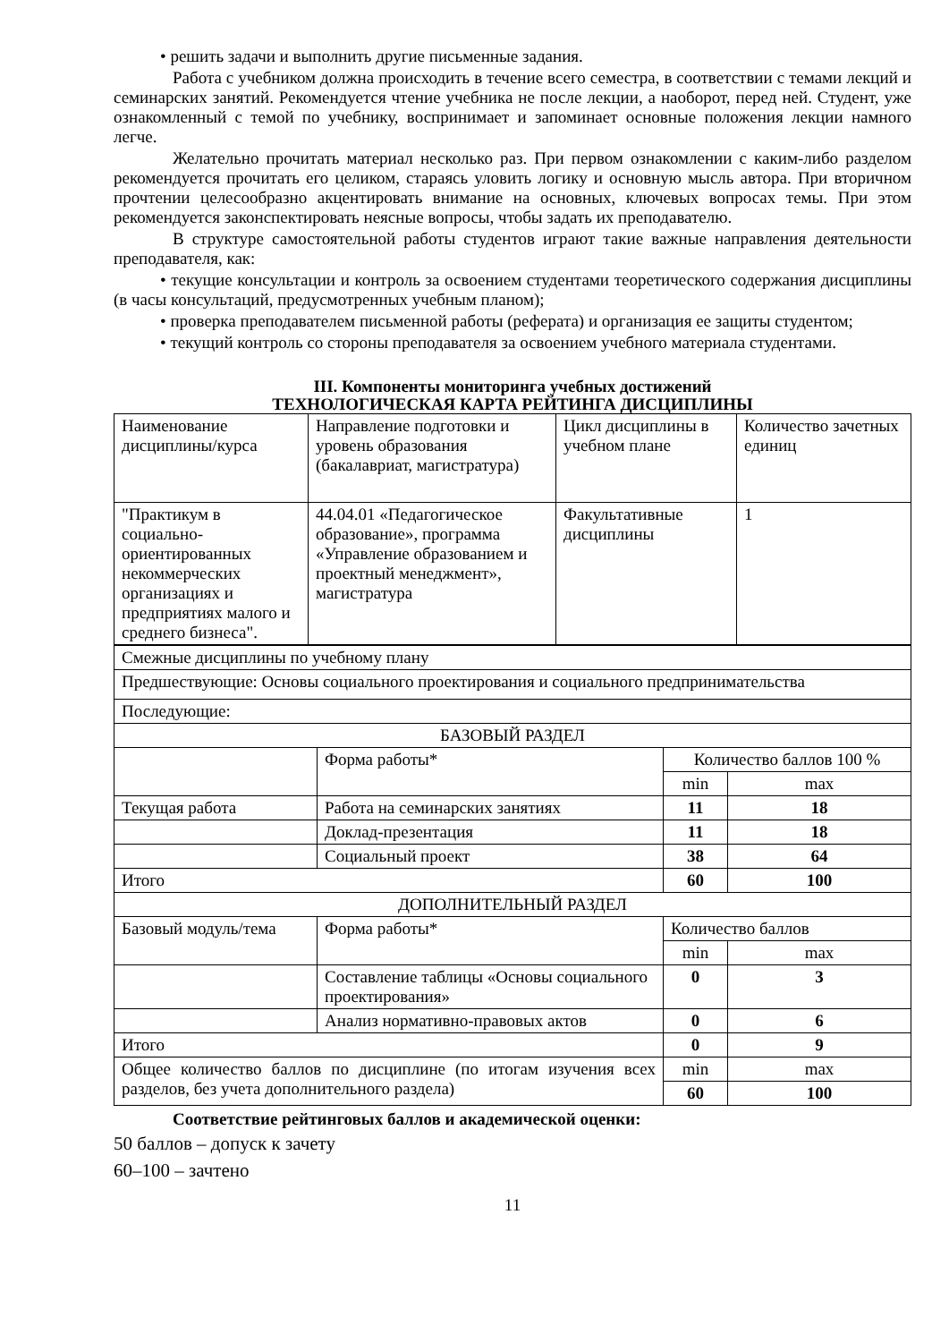• решить задачи и выполнить другие письменные задания.
Работа с учебником должна происходить в течение всего семестра, в соответствии с темами лекций и семинарских занятий. Рекомендуется чтение учебника не после лекции, а наоборот, перед ней. Студент, уже ознакомленный с темой по учебнику, воспринимает и запоминает основные положения лекции намного легче.
Желательно прочитать материал несколько раз. При первом ознакомлении с каким-либо разделом рекомендуется прочитать его целиком, стараясь уловить логику и основную мысль автора. При вторичном прочтении целесообразно акцентировать внимание на основных, ключевых вопросах темы. При этом рекомендуется законспектировать неясные вопросы, чтобы задать их преподавателю.
В структуре самостоятельной работы студентов играют такие важные направления деятельности преподавателя, как:
• текущие консультации и контроль за освоением студентами теоретического содержания дисциплины (в часы консультаций, предусмотренных учебным планом);
• проверка преподавателем письменной работы (реферата) и организация ее защиты студентом;
• текущий контроль со стороны преподавателя за освоением учебного материала студентами.
III. Компоненты мониторинга учебных достижений
ТЕХНОЛОГИЧЕСКАЯ КАРТА РЕЙТИНГА ДИСЦИПЛИНЫ
| Наименование дисциплины/курса | Направление подготовки и уровень образования (бакалавриат, магистратура) | Цикл дисциплины в учебном плане | Количество зачетных единиц |
| "Практикум в социально-ориентированных некоммерческих организациях и предприятиях малого и среднего бизнеса". | 44.04.01 «Педагогическое образование», программа «Управление образованием и проектный менеджмент», магистратура | Факультативные дисциплины | 1 |
| Смежные дисциплины по учебному плану | | | |
| Предшествующие: Основы социального проектирования и социального предпринимательства | | | |
| Последующие: | | | |
| БАЗОВЫЙ РАЗДЕЛ | | | |
| | Форма работы* | Количество баллов 100 % | |
| | | min | max |
| Текущая работа | Работа на семинарских занятиях | 11 | 18 |
| | Доклад-презентация | 11 | 18 |
| | Социальный проект | 38 | 64 |
| Итого | | 60 | 100 |
| ДОПОЛНИТЕЛЬНЫЙ РАЗДЕЛ | | | |
| Базовый модуль/тема | Форма работы* | Количество баллов | |
| | | min | max |
| | Составление таблицы «Основы социального проектирования» | 0 | 3 |
| | Анализ нормативно-правовых актов | 0 | 6 |
| Итого | | 0 | 9 |
| Общее количество баллов по дисциплине (по итогам изучения всех разделов, без учета дополнительного раздела) | | min | max |
| | | 60 | 100 |
Соответствие рейтинговых баллов и академической оценки:
50 баллов – допуск к зачету
60–100 – зачтено
11